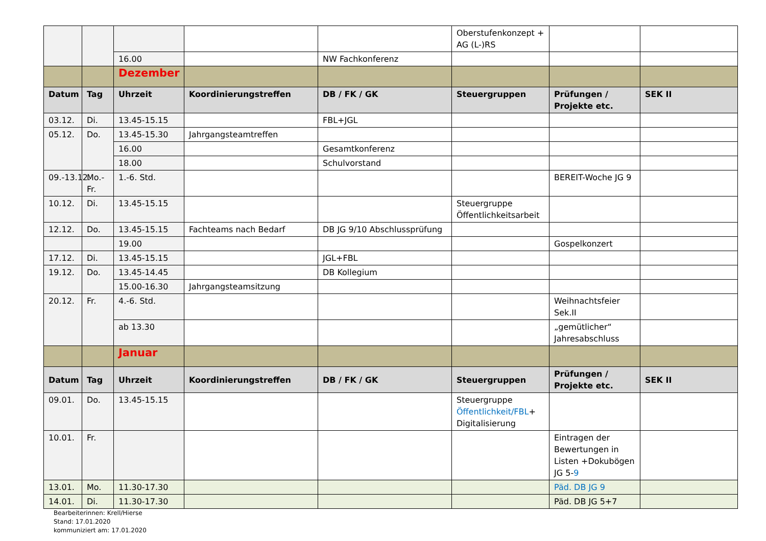| | | | | | Oberstufenkonzept + AG (L-)RS | | |
| | | 16.00 | | NW Fachkonferenz | | | |
| | | Dezember | | | | | |
| Datum | Tag | Uhrzeit | Koordinierungstreffen | DB / FK / GK | Steuergruppen | Prüfungen / Projekte etc. | SEK II |
| 03.12. | Di. | 13.45-15.15 | | FBL+JGL | | | |
| 05.12. | Do. | 13.45-15.30 | Jahrgangsteamtreffen | | | | |
| | | 16.00 | | Gesamtkonferenz | | | |
| | | 18.00 | | Schulvorstand | | | |
| 09.-13.12. | Mo.-Fr. | 1.-6. Std. | | | | BEREIT-Woche JG 9 | |
| 10.12. | Di. | 13.45-15.15 | | | Steuergruppe Öffentlichkeitsarbeit | | |
| 12.12. | Do. | 13.45-15.15 | Fachteams nach Bedarf | DB JG 9/10 Abschlussprüfung | | | |
| | | 19.00 | | | | Gospelkonzert | |
| 17.12. | Di. | 13.45-15.15 | | JGL+FBL | | | |
| 19.12. | Do. | 13.45-14.45 | | DB Kollegium | | | |
| | | 15.00-16.30 | Jahrgangsteamsitzung | | | | |
| 20.12. | Fr. | 4.-6. Std. | | | | Weihnachtsfeier Sek.II | |
| | | ab 13.30 | | | | „gemütlicher“ Jahresabschluss | |
| | | Januar | | | | | |
| Datum | Tag | Uhrzeit | Koordinierungstreffen | DB / FK / GK | Steuergruppen | Prüfungen / Projekte etc. | SEK II |
| 09.01. | Do. | 13.45-15.15 | | | Steuergruppe Öffentlichkeit/FBL + Digitalisierung | | |
| 10.01. | Fr. | | | | | Eintragen der Bewertungen in Listen +Dokubögen JG 5- 9 | |
| 13.01. | Mo. | 11.30-17.30 | | | | Päd. DB JG 9 | |
| 14.01. | Di. | 11.30-17.30 | | | | Päd. DB JG 5+7 | |
Bearbeiterinnen: Krell/Hierse
Stand: 17.01.2020
kommuniziert am: 17.01.2020